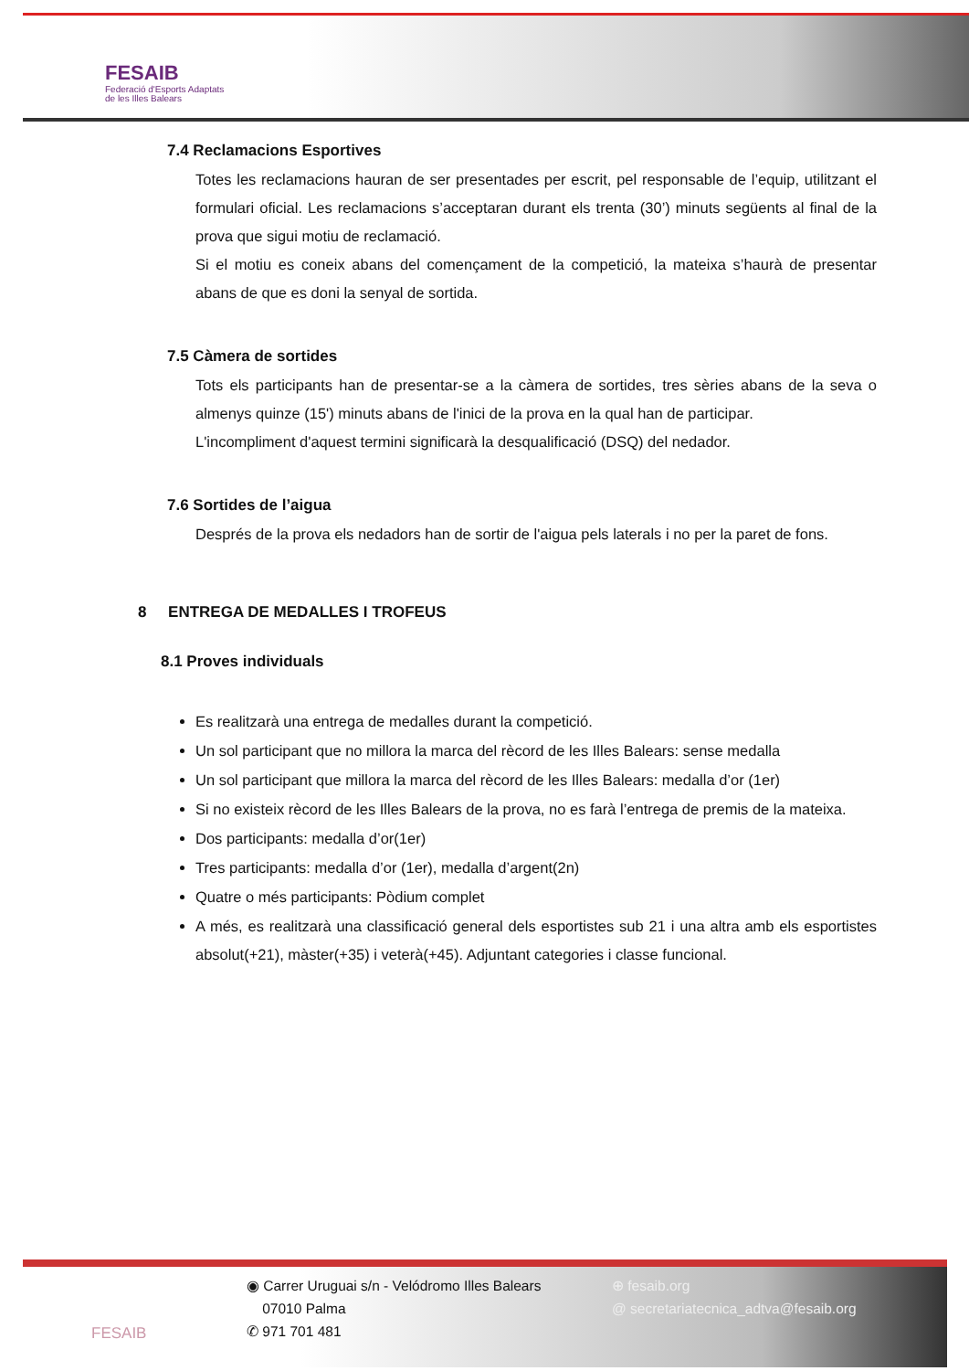FESAIB
Federació d'Esports Adaptats
de les Illes Balears
7.4 Reclamacions Esportives
Totes les reclamacions hauran de ser presentades per escrit, pel responsable de l’equip, utilitzant el formulari oficial. Les reclamacions s’acceptaran durant els trenta (30’) minuts següents al final de la prova que sigui motiu de reclamació.
Si el motiu es coneix abans del començament de la competició, la mateixa s’haurà de presentar abans de que es doni la senyal de sortida.
7.5 Càmera de sortides
Tots els participants han de presentar-se a la càmera de sortides, tres sèries abans de la seva o almenys quinze (15') minuts abans de l'inici de la prova en la qual han de participar.
L'incompliment d'aquest termini significarà la desqualificació (DSQ) del nedador.
7.6 Sortides de l’aigua
Després de la prova els nedadors han de sortir de l'aigua pels laterals i no per la paret de fons.
8 ENTREGA DE MEDALLES I TROFEUS
8.1 Proves individuals
Es realitzarà una entrega de medalles durant la competició.
Un sol participant que no millora la marca del rècord de les Illes Balears: sense medalla
Un sol participant que millora la marca del rècord de les Illes Balears: medalla d’or (1er)
Si no existeix rècord de les Illes Balears de la prova, no es farà l’entrega de premis de la mateixa.
Dos participants: medalla d’or(1er)
Tres participants: medalla d’or (1er), medalla d’argent(2n)
Quatre o més participants: Pòdium complet
A més, es realitzarà una classificació general dels esportistes sub 21 i una altra amb els esportistes absolut(+21), màster(+35) i veterà(+45). Adjuntant categories i classe funcional.
FESAIB ◉ Carrer Uruguai s/n - Velódromo Illes Balears
07010 Palma
✆ 971 701 481
⊕ fesaib.org
@ secretariatecnica_adtva@fesaib.org